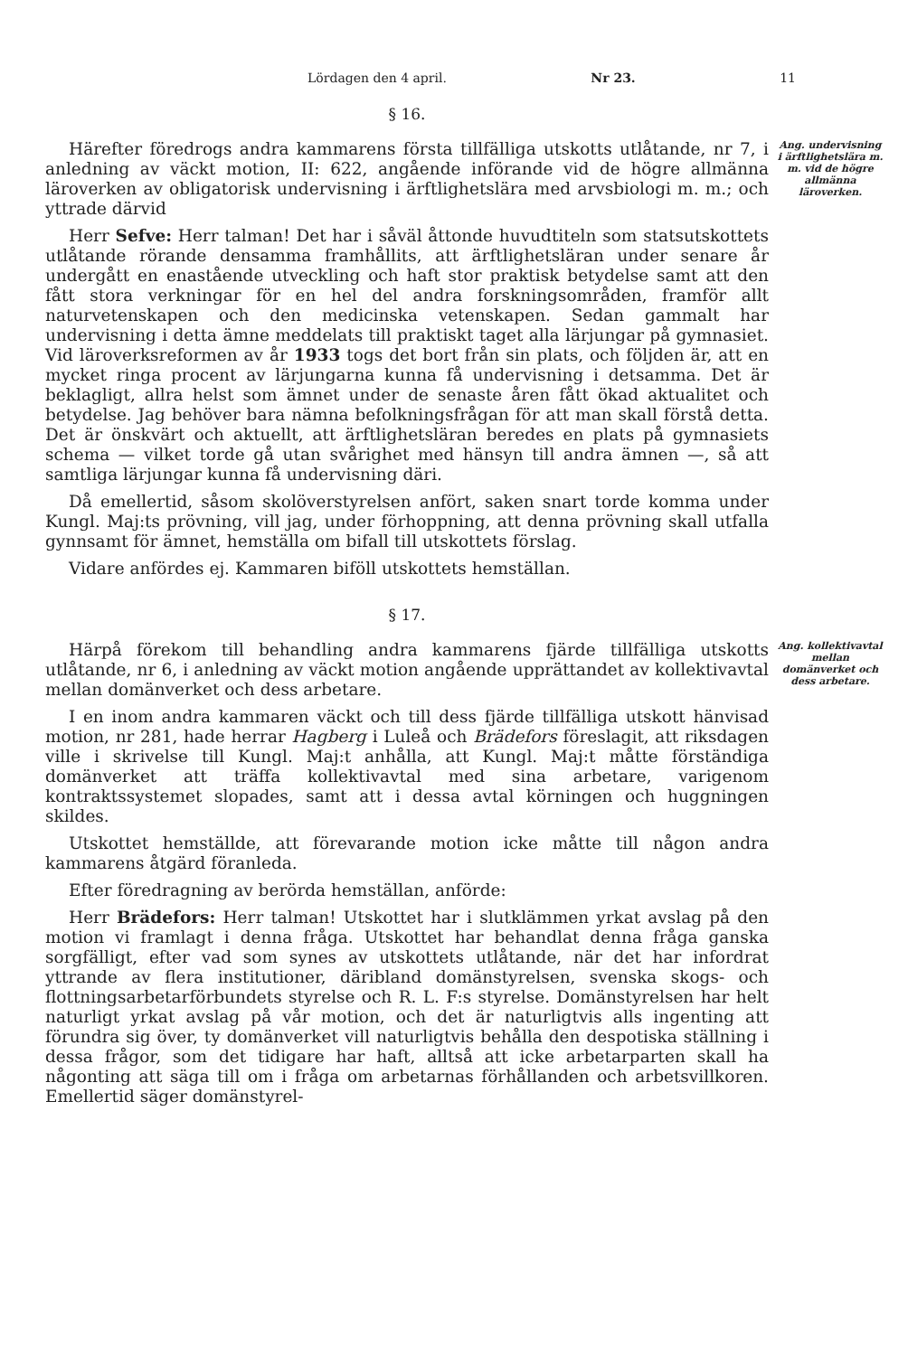Lördagen den 4 april. Nr 23. 11
§ 16.
Härefter föredrogs andra kammarens första tillfälliga utskotts utlåtande, nr 7, i anledning av väckt motion, II: 622, angående införande vid de högre allmänna läroverken av obligatorisk undervisning i ärftlighetslära med arvsbiologi m. m.; och yttrade därvid
Herr Sefve: Herr talman! Det har i såväl åttonde huvudtiteln som statsutskottets utlåtande rörande densamma framhållits, att ärftlighetsläran under senare år undergått en enastående utveckling och haft stor praktisk betydelse samt att den fått stora verkningar för en hel del andra forskningsområden, framför allt naturvetenskapen och den medicinska vetenskapen. Sedan gammalt har undervisning i detta ämne meddelats till praktiskt taget alla lärjungar på gymnasiet. Vid läroverksreformen av år 1933 togs det bort från sin plats, och följden är, att en mycket ringa procent av lärjungarna kunna få undervisning i detsamma. Det är beklagligt, allra helst som ämnet under de senaste åren fått ökad aktualitet och betydelse. Jag behöver bara nämna befolkningsfrågan för att man skall förstå detta. Det är önskvärt och aktuellt, att ärftlighetsläran beredes en plats på gymnasiets schema — vilket torde gå utan svårighet med hänsyn till andra ämnen —, så att samtliga lärjungar kunna få undervisning däri.
Då emellertid, såsom skolöverstyrelsen anfört, saken snart torde komma under Kungl. Maj:ts prövning, vill jag, under förhoppning, att denna prövning skall utfalla gynnsamt för ämnet, hemställa om bifall till utskottets förslag.
Vidare anfördes ej. Kammaren biföll utskottets hemställan.
Ang. undervisning i ärftlighetslära m. m. vid de högre allmänna läroverken.
§ 17.
Härpå förekom till behandling andra kammarens fjärde tillfälliga utskotts utlåtande, nr 6, i anledning av väckt motion angående upprättandet av kollektivavtal mellan domänverket och dess arbetare.
I en inom andra kammaren väckt och till dess fjärde tillfälliga utskott hänvisad motion, nr 281, hade herrar Hagberg i Luleå och Brädefors föreslagit, att riksdagen ville i skrivelse till Kungl. Maj:t anhålla, att Kungl. Maj:t måtte förständiga domänverket att träffa kollektivavtal med sina arbetare, varigenom kontraktssystemet slopades, samt att i dessa avtal körningen och huggningen skildes.
Utskottet hemställde, att förevarande motion icke måtte till någon andra kammarens åtgärd föranleda.
Efter föredragning av berörda hemställan, anförde:
Herr Brädefors: Herr talman! Utskottet har i slutklämmen yrkat avslag på den motion vi framlagt i denna fråga. Utskottet har behandlat denna fråga ganska sorgfälligt, efter vad som synes av utskottets utlåtande, när det har infordrat yttrande av flera institutioner, däribland domänstyrelsen, svenska skogs- och flottningsarbetarförbundets styrelse och R. L. F:s styrelse. Domänstyrelsen har helt naturligt yrkat avslag på vår motion, och det är naturligtvis alls ingenting att förundra sig över, ty domänverket vill naturligtvis behålla den despotiska ställning i dessa frågor, som det tidigare har haft, alltså att icke arbetarparten skall ha någonting att säga till om i fråga om arbetarnas förhållanden och arbetsvillkoren. Emellertid säger domänstyrel-
Ang. kollektivavtal mellan domänverket och dess arbetare.